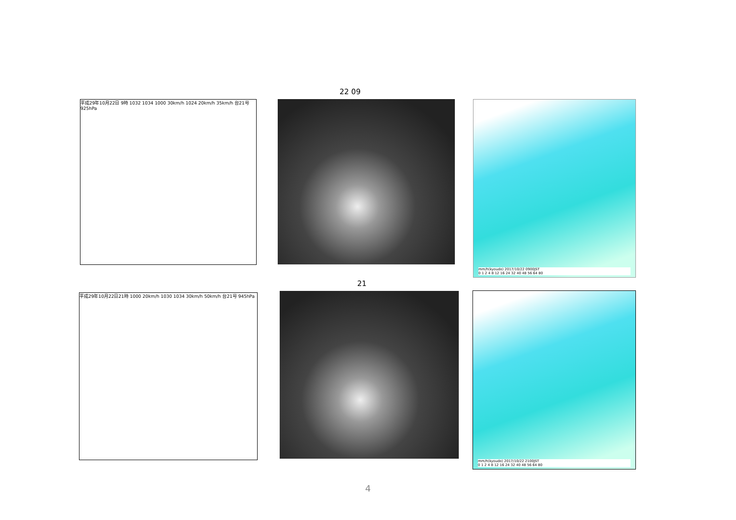22 09
平成29年10月22日 9時 1032 1034 1000 30km/h 1024 20km/h 35km/h 台21号 925hPa
mm/h(kyoudo) 2017/10/22 0900JST
0 1 2 4 8 12 16 24 32 40 48 56 64 80
21
平成29年10月22日21時 1000 20km/h 1030 1034 30km/h 50km/h 台21号 945hPa
mm/h(kyoudo) 2017/10/22 2100JST
0 1 2 4 8 12 16 24 32 40 48 56 64 80
4